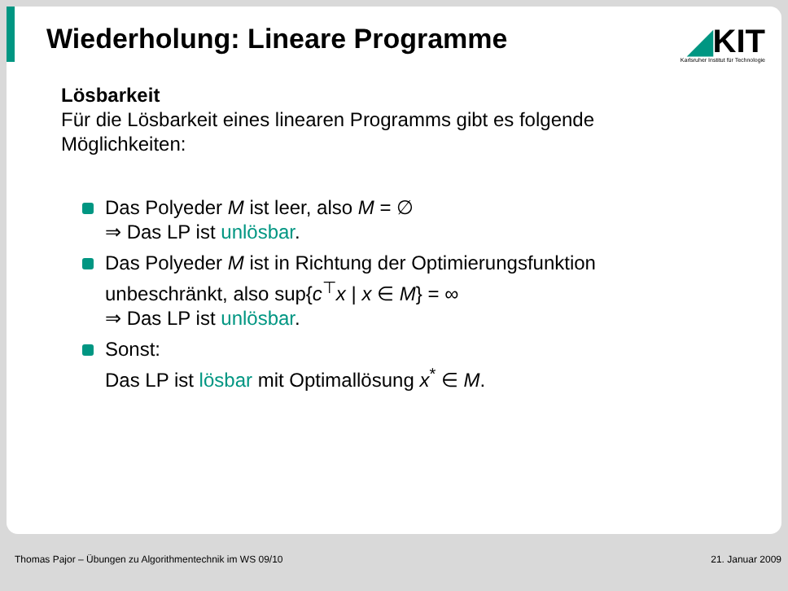Wiederholung: Lineare Programme
◢KIT
Karlsruher Institut für Technologie
Lösbarkeit
Für die Lösbarkeit eines linearen Programms gibt es folgende Möglichkeiten:
Das Polyeder M ist leer, also M = ∅
⇒ Das LP ist unlösbar.
Das Polyeder M ist in Richtung der Optimierungsfunktion unbeschränkt, also sup{c<sup>⊤</sup>x | x ∈ M} = ∞
⇒ Das LP ist unlösbar.
Sonst:
Das LP ist lösbar mit Optimallösung x<sup>*</sup> ∈ M.
Thomas Pajor – Übungen zu Algorithmentechnik im WS 09/10 21. Januar 2009